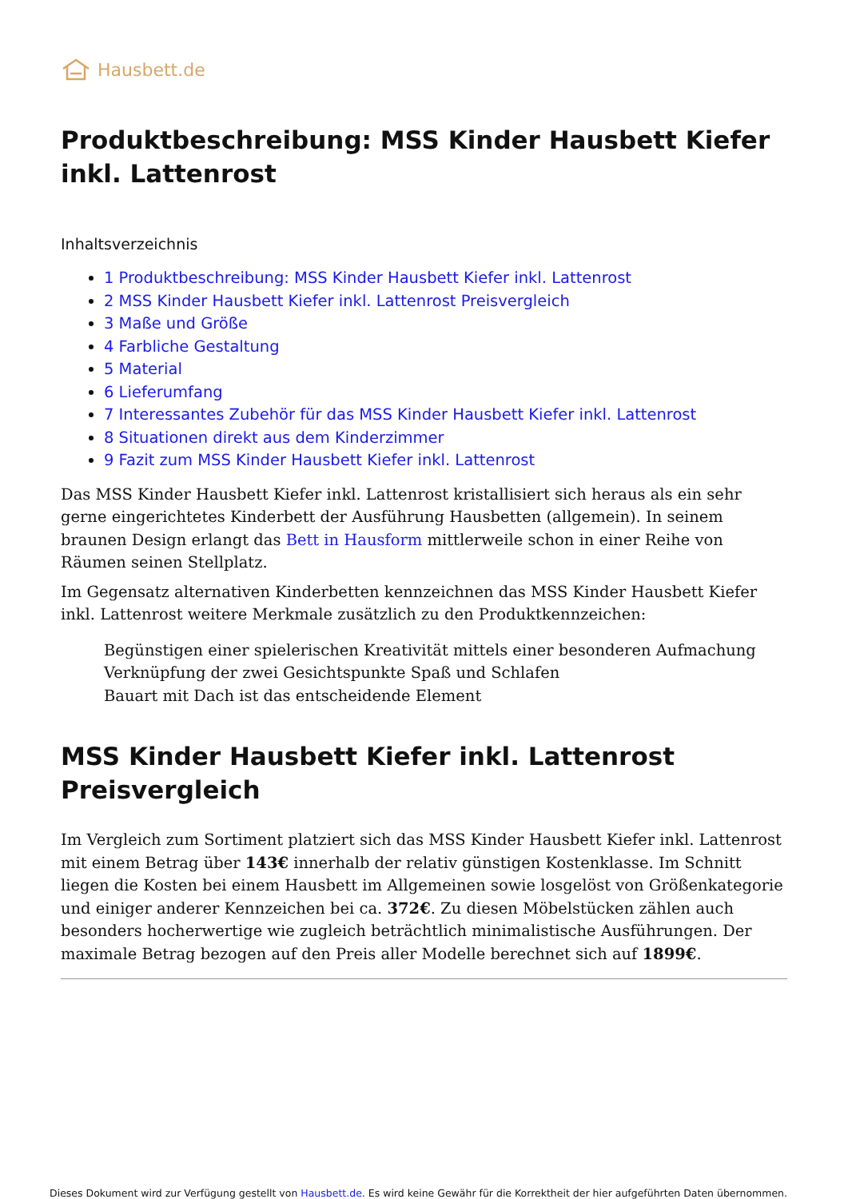Hausbett.de
Produktbeschreibung: MSS Kinder Hausbett Kiefer inkl. Lattenrost
Inhaltsverzeichnis
1 Produktbeschreibung: MSS Kinder Hausbett Kiefer inkl. Lattenrost
2 MSS Kinder Hausbett Kiefer inkl. Lattenrost Preisvergleich
3 Maße und Größe
4 Farbliche Gestaltung
5 Material
6 Lieferumfang
7 Interessantes Zubehör für das MSS Kinder Hausbett Kiefer inkl. Lattenrost
8 Situationen direkt aus dem Kinderzimmer
9 Fazit zum MSS Kinder Hausbett Kiefer inkl. Lattenrost
Das MSS Kinder Hausbett Kiefer inkl. Lattenrost kristallisiert sich heraus als ein sehr gerne eingerichtetes Kinderbett der Ausführung Hausbetten (allgemein). In seinem braunen Design erlangt das Bett in Hausform mittlerweile schon in einer Reihe von Räumen seinen Stellplatz.
Im Gegensatz alternativen Kinderbetten kennzeichnen das MSS Kinder Hausbett Kiefer inkl. Lattenrost weitere Merkmale zusätzlich zu den Produktkennzeichen:
Begünstigen einer spielerischen Kreativität mittels einer besonderen Aufmachung
Verknüpfung der zwei Gesichtspunkte Spaß und Schlafen
Bauart mit Dach ist das entscheidende Element
MSS Kinder Hausbett Kiefer inkl. Lattenrost Preisvergleich
Im Vergleich zum Sortiment platziert sich das MSS Kinder Hausbett Kiefer inkl. Lattenrost mit einem Betrag über 143€ innerhalb der relativ günstigen Kostenklasse. Im Schnitt liegen die Kosten bei einem Hausbett im Allgemeinen sowie losgelöst von Größenkategorie und einiger anderer Kennzeichen bei ca. 372€. Zu diesen Möbelstücken zählen auch besonders hocherwertige wie zugleich beträchtlich minimalistische Ausführungen. Der maximale Betrag bezogen auf den Preis aller Modelle berechnet sich auf 1899€.
Dieses Dokument wird zur Verfügung gestellt von Hausbett.de. Es wird keine Gewähr für die Korrektheit der hier aufgeführten Daten übernommen.